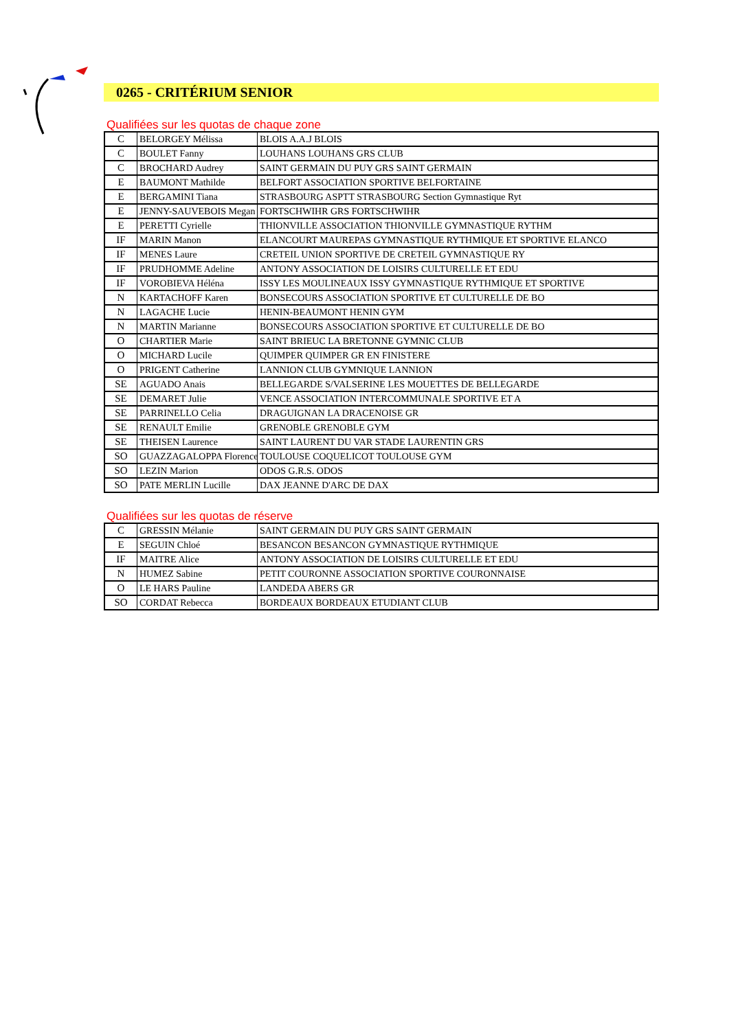0265 - CRITÉRIUM SENIOR
Qualifiées sur les quotas de chaque zone
| C | BELORGEY Mélissa | BLOIS A.A.J BLOIS |
| C | BOULET Fanny | LOUHANS LOUHANS GRS CLUB |
| C | BROCHARD Audrey | SAINT GERMAIN DU PUY GRS SAINT GERMAIN |
| E | BAUMONT Mathilde | BELFORT ASSOCIATION SPORTIVE BELFORTAINE |
| E | BERGAMINI Tiana | STRASBOURG ASPTT STRASBOURG Section Gymnastique Ryt |
| E | JENNY-SAUVEBOIS Megan | FORTSCHWIHR GRS FORTSCHWIHR |
| E | PERETTI Cyrielle | THIONVILLE ASSOCIATION THIONVILLE GYMNASTIQUE RYTHM |
| IF | MARIN Manon | ELANCOURT MAUREPAS GYMNASTIQUE RYTHMIQUE ET SPORTIVE ELANCO |
| IF | MENES Laure | CRETEIL UNION SPORTIVE DE CRETEIL GYMNASTIQUE RY |
| IF | PRUDHOMME Adeline | ANTONY ASSOCIATION DE LOISIRS CULTURELLE ET EDU |
| IF | VOROBIEVA Héléna | ISSY LES MOULINEAUX ISSY GYMNASTIQUE RYTHMIQUE ET SPORTIVE |
| N | KARTACHOFF Karen | BONSECOURS ASSOCIATION SPORTIVE ET CULTURELLE DE BO |
| N | LAGACHE Lucie | HENIN-BEAUMONT HENIN GYM |
| N | MARTIN Marianne | BONSECOURS ASSOCIATION SPORTIVE ET CULTURELLE DE BO |
| O | CHARTIER Marie | SAINT BRIEUC LA BRETONNE GYMNIC CLUB |
| O | MICHARD Lucile | QUIMPER QUIMPER GR EN FINISTERE |
| O | PRIGENT Catherine | LANNION CLUB GYMNIQUE LANNION |
| SE | AGUADO Anais | BELLEGARDE S/VALSERINE LES MOUETTES DE BELLEGARDE |
| SE | DEMARET Julie | VENCE ASSOCIATION INTERCOMMUNALE SPORTIVE ET A |
| SE | PARRINELLO Celia | DRAGUIGNAN LA DRACENOISE GR |
| SE | RENAULT Emilie | GRENOBLE GRENOBLE GYM |
| SE | THEISEN Laurence | SAINT LAURENT DU VAR STADE LAURENTIN GRS |
| SO | GUAZZAGALOPPA Florence | TOULOUSE COQUELICOT TOULOUSE GYM |
| SO | LEZIN Marion | ODOS G.R.S. ODOS |
| SO | PATE MERLIN Lucille | DAX JEANNE D'ARC DE DAX |
Qualifiées sur les quotas de réserve
| C | GRESSIN Mélanie | SAINT GERMAIN DU PUY GRS SAINT GERMAIN |
| E | SEGUIN Chloé | BESANCON BESANCON GYMNASTIQUE RYTHMIQUE |
| IF | MAITRE Alice | ANTONY ASSOCIATION DE LOISIRS CULTURELLE ET EDU |
| N | HUMEZ Sabine | PETIT COURONNE ASSOCIATION SPORTIVE COURONNAISE |
| O | LE HARS Pauline | LANDEDA ABERS GR |
| SO | CORDAT Rebecca | BORDEAUX BORDEAUX ETUDIANT CLUB |